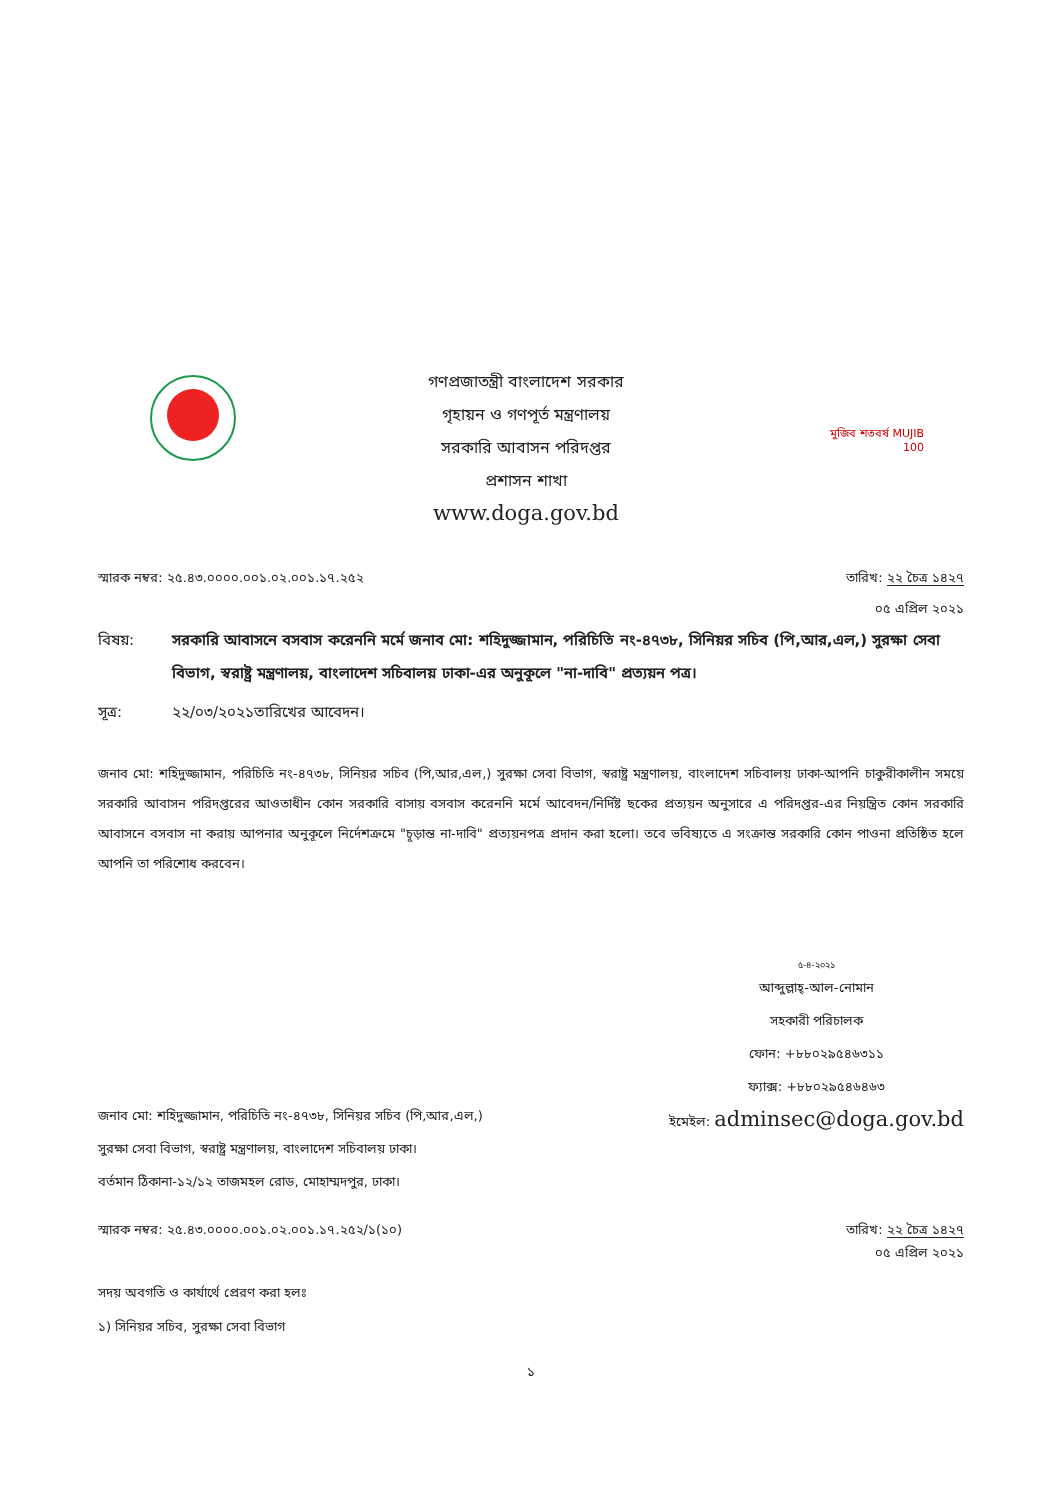গণপ্রজাতন্ত্রী বাংলাদেশ সরকার
গৃহায়ন ও গণপূর্ত মন্ত্রণালয়
সরকারি আবাসন পরিদপ্তর
প্রশাসন শাখা
www.doga.gov.bd
মুজিব শতবর্ষ MUJIB 100
স্মারক নম্বর: ২৫.৪৩.০০০০.০০১.০২.০০১.১৭.২৫২ তারিখ: ২২ চৈত্র ১৪২৭
০৫ এপ্রিল ২০২১
বিষয়: সরকারি আবাসনে বসবাস করেননি মর্মে জনাব মো: শহিদুজ্জামান, পরিচিতি নং-৪৭৩৮, সিনিয়র সচিব (পি,আর,এল,) সুরক্ষা সেবা বিভাগ, স্বরাষ্ট্র মন্ত্রণালয়, বাংলাদেশ সচিবালয় ঢাকা-এর অনুকূলে "না-দাবি" প্রত্যয়ন পত্র।
সূত্র: ২২/০৩/২০২১তারিখের আবেদন।
জনাব মো: শহিদুজ্জামান, পরিচিতি নং-৪৭৩৮, সিনিয়র সচিব (পি,আর,এল,) সুরক্ষা সেবা বিভাগ, স্বরাষ্ট্র মন্ত্রণালয়, বাংলাদেশ সচিবালয় ঢাকা-আপনি চাকুরীকালীন সময়ে সরকারি আবাসন পরিদপ্তরের আওতাধীন কোন সরকারি বাসায় বসবাস করেননি মর্মে আবেদন/নির্দিষ্ট ছকের প্রত্যয়ন অনুসারে এ পরিদপ্তর-এর নিয়ন্ত্রিত কোন সরকারি আবাসনে বসবাস না করায় আপনার অনুকূলে নির্দেশক্রমে "চূড়ান্ত না-দাবি" প্রত্যয়নপত্র প্রদান করা হলো। তবে ভবিষ্যতে এ সংক্রান্ত সরকারি কোন পাওনা প্রতিষ্ঠিত হলে আপনি তা পরিশোধ করবেন।
জনাব মো: শহিদুজ্জামান, পরিচিতি নং-৪৭৩৮, সিনিয়র সচিব (পি,আর,এল,) সুরক্ষা সেবা বিভাগ, স্বরাষ্ট্র মন্ত্রণালয়, বাংলাদেশ সচিবালয় ঢাকা।
বর্তমান ঠিকানা-১২/১২ তাজমহল রোড, মোহাম্মদপুর, ঢাকা।
৫-৪-২০২১
আব্দুল্লাহ্-আল-নোমান
সহকারী পরিচালক
ফোন: +৮৮০২৯৫৪৬৩১১
ফ্যাক্স: +৮৮০২৯৫৪৬৪৬৩
ইমেইল: adminsec@doga.gov.bd
স্মারক নম্বর: ২৫.৪৩.০০০০.০০১.০২.০০১.১৭.২৫২/১(১০) তারিখ: ২২ চৈত্র ১৪২৭
০৫ এপ্রিল ২০২১
সদয় অবগতি ও কার্যার্থে প্রেরণ করা হলঃ
১) সিনিয়র সচিব, সুরক্ষা সেবা বিভাগ
১